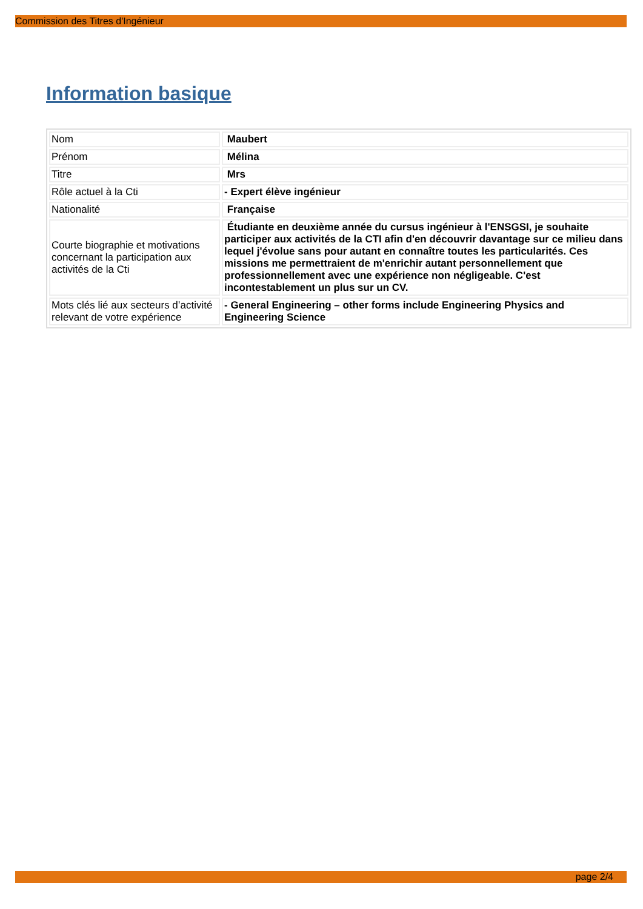Commission des Titres d'Ingénieur
Information basique
| Nom | Maubert |
| Prénom | Mélina |
| Titre | Mrs |
| Rôle actuel à la Cti | - Expert élève ingénieur |
| Nationalité | Française |
| Courte biographie et motivations concernant la participation aux activités de la Cti | Étudiante en deuxième année du cursus ingénieur à l'ENSGSI, je souhaite participer aux activités de la CTI afin d'en découvrir davantage sur ce milieu dans lequel j'évolue sans pour autant en connaître toutes les particularités. Ces missions me permettraient de m'enrichir autant personnellement que professionnellement avec une expérience non négligeable. C'est incontestablement un plus sur un CV. |
| Mots clés lié aux secteurs d’activité relevant de votre expérience | - General Engineering – other forms include Engineering Physics and Engineering Science |
page 2/4